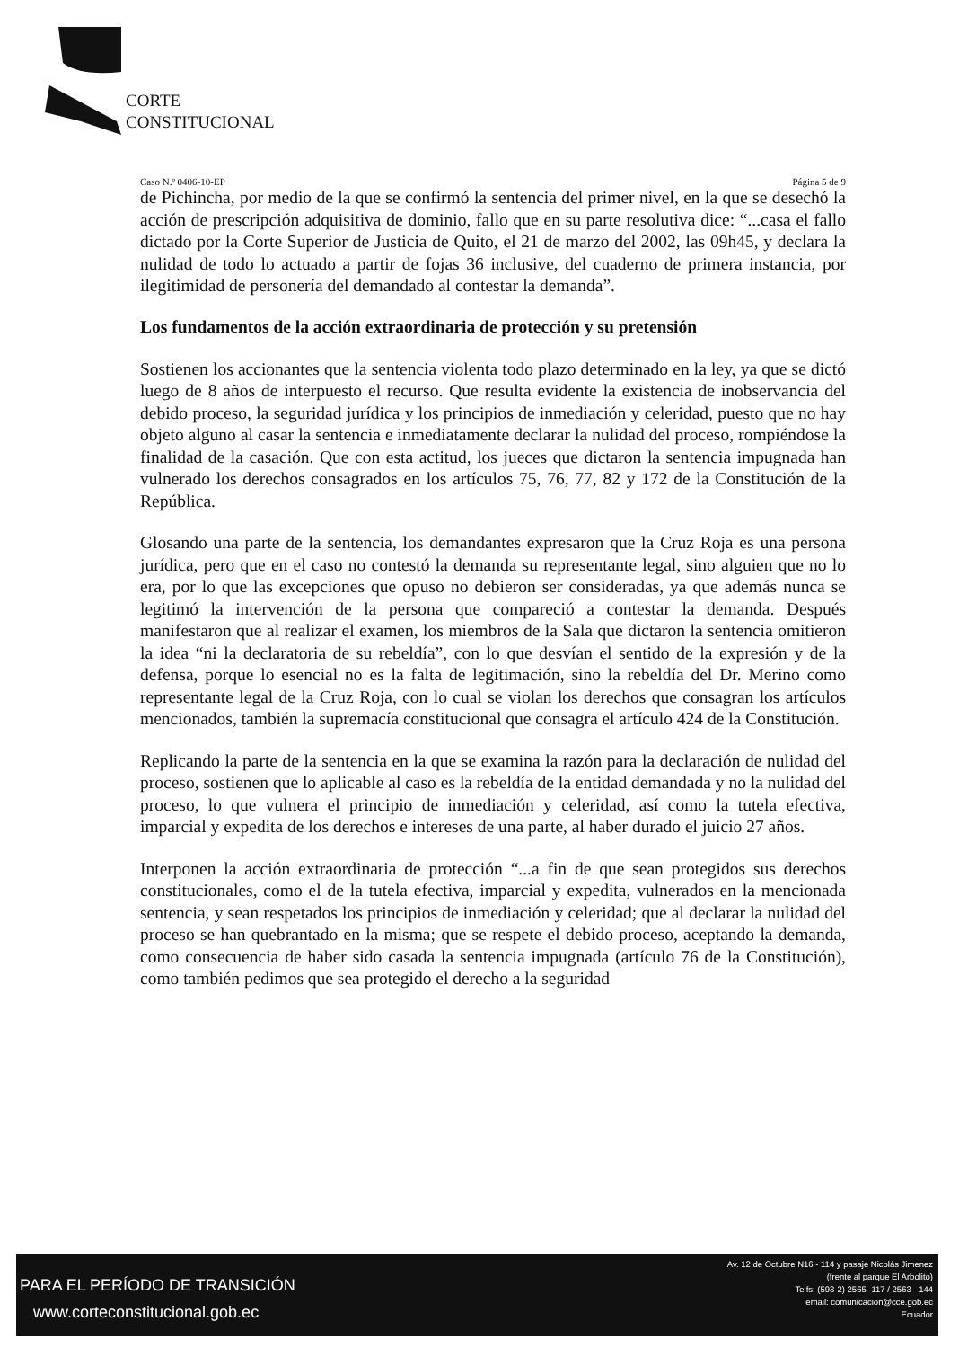CORTE
CONSTITUCIONAL
Caso N.º 0406-10-EP Página 5 de 9
de Pichincha, por medio de la que se confirmó la sentencia del primer nivel, en la que se desechó la acción de prescripción adquisitiva de dominio, fallo que en su parte resolutiva dice: “...casa el fallo dictado por la Corte Superior de Justicia de Quito, el 21 de marzo del 2002, las 09h45, y declara la nulidad de todo lo actuado a partir de fojas 36 inclusive, del cuaderno de primera instancia, por ilegitimidad de personería del demandado al contestar la demanda”.
Los fundamentos de la acción extraordinaria de protección y su pretensión
Sostienen los accionantes que la sentencia violenta todo plazo determinado en la ley, ya que se dictó luego de 8 años de interpuesto el recurso. Que resulta evidente la existencia de inobservancia del debido proceso, la seguridad jurídica y los principios de inmediación y celeridad, puesto que no hay objeto alguno al casar la sentencia e inmediatamente declarar la nulidad del proceso, rompiéndose la finalidad de la casación. Que con esta actitud, los jueces que dictaron la sentencia impugnada han vulnerado los derechos consagrados en los artículos 75, 76, 77, 82 y 172 de la Constitución de la República.
Glosando una parte de la sentencia, los demandantes expresaron que la Cruz Roja es una persona jurídica, pero que en el caso no contestó la demanda su representante legal, sino alguien que no lo era, por lo que las excepciones que opuso no debieron ser consideradas, ya que además nunca se legitimó la intervención de la persona que compareció a contestar la demanda. Después manifestaron que al realizar el examen, los miembros de la Sala que dictaron la sentencia omitieron la idea “ni la declaratoria de su rebeldía”, con lo que desvían el sentido de la expresión y de la defensa, porque lo esencial no es la falta de legitimación, sino la rebeldía del Dr. Merino como representante legal de la Cruz Roja, con lo cual se violan los derechos que consagran los artículos mencionados, también la supremacía constitucional que consagra el artículo 424 de la Constitución.
Replicando la parte de la sentencia en la que se examina la razón para la declaración de nulidad del proceso, sostienen que lo aplicable al caso es la rebeldía de la entidad demandada y no la nulidad del proceso, lo que vulnera el principio de inmediación y celeridad, así como la tutela efectiva, imparcial y expedita de los derechos e intereses de una parte, al haber durado el juicio 27 años.
Interponen la acción extraordinaria de protección “...a fin de que sean protegidos sus derechos constitucionales, como el de la tutela efectiva, imparcial y expedita, vulnerados en la mencionada sentencia, y sean respetados los principios de inmediación y celeridad; que al declarar la nulidad del proceso se han quebrantado en la misma; que se respete el debido proceso, aceptando la demanda, como consecuencia de haber sido casada la sentencia impugnada (artículo 76 de la Constitución), como también pedimos que sea protegido el derecho a la seguridad
PARA EL PERÍODO DE TRANSICIÓN
www.corteconstitucional.gob.ec
Av. 12 de Octubre N16 - 114 y pasaje Nicolás Jimenez
(frente al parque El Arbolito)
Telfs: (593-2) 2565 -117 / 2563 - 144
email: comunicacion@cce.gob.ec
Ecuador